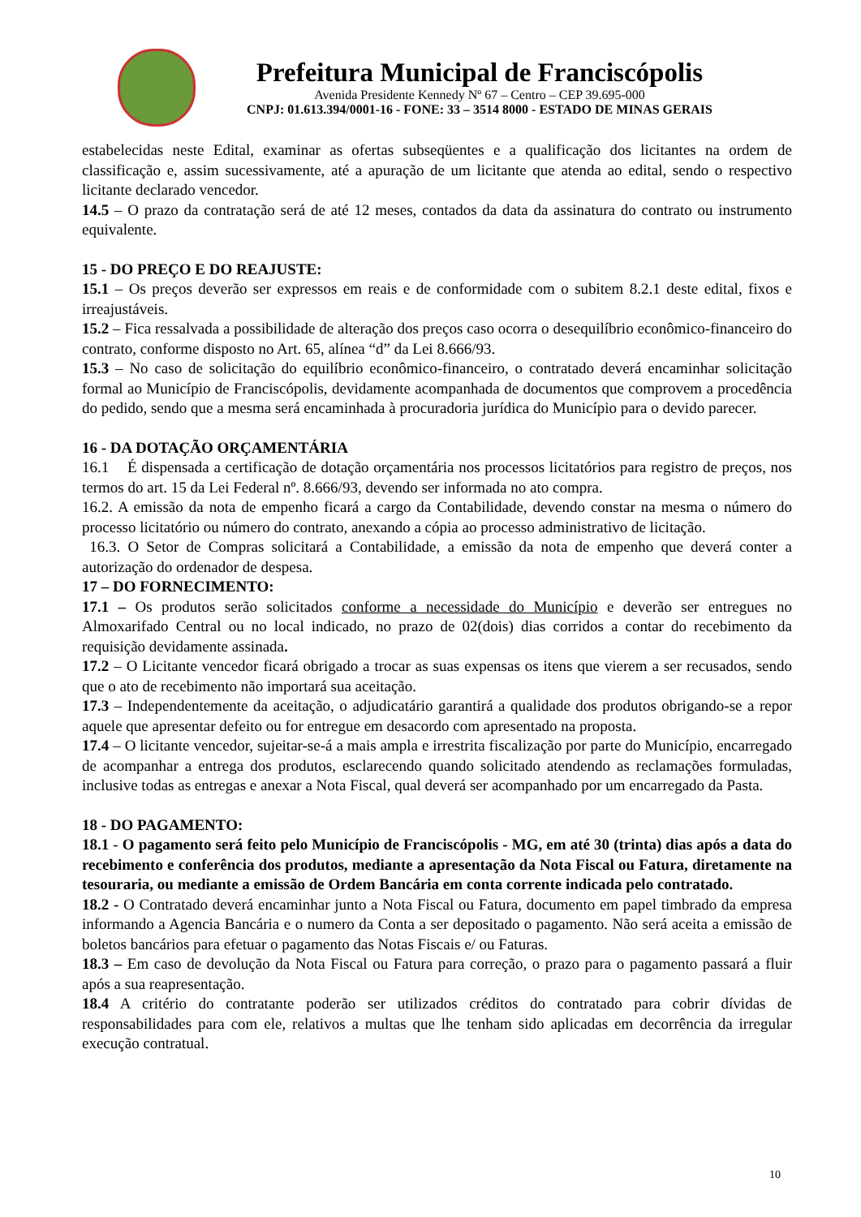Prefeitura Municipal de Franciscópolis
Avenida Presidente Kennedy Nº 67 – Centro – CEP 39.695-000
CNPJ: 01.613.394/0001-16 - FONE: 33 – 3514 8000 - ESTADO DE MINAS GERAIS
estabelecidas neste Edital, examinar as ofertas subseqüentes e a qualificação dos licitantes na ordem de classificação e, assim sucessivamente, até a apuração de um licitante que atenda ao edital, sendo o respectivo licitante declarado vencedor.
14.5 – O prazo da contratação será de até 12 meses, contados da data da assinatura do contrato ou instrumento equivalente.
15 - DO PREÇO E DO REAJUSTE:
15.1 – Os preços deverão ser expressos em reais e de conformidade com o subitem 8.2.1 deste edital, fixos e irreajustáveis.
15.2 – Fica ressalvada a possibilidade de alteração dos preços caso ocorra o desequilíbrio econômico-financeiro do contrato, conforme disposto no Art. 65, alínea “d” da Lei 8.666/93.
15.3 – No caso de solicitação do equilíbrio econômico-financeiro, o contratado deverá encaminhar solicitação formal ao Município de Franciscópolis, devidamente acompanhada de documentos que comprovem a procedência do pedido, sendo que a mesma será encaminhada à procuradoria jurídica do Município para o devido parecer.
16 - DA DOTAÇÃO ORÇAMENTÁRIA
16.1 É dispensada a certificação de dotação orçamentária nos processos licitatórios para registro de preços, nos termos do art. 15 da Lei Federal nº. 8.666/93, devendo ser informada no ato compra.
16.2. A emissão da nota de empenho ficará a cargo da Contabilidade, devendo constar na mesma o número do processo licitatório ou número do contrato, anexando a cópia ao processo administrativo de licitação.
16.3. O Setor de Compras solicitará a Contabilidade, a emissão da nota de empenho que deverá conter a autorização do ordenador de despesa.
17 – DO FORNECIMENTO:
17.1 – Os produtos serão solicitados conforme a necessidade do Município e deverão ser entregues no Almoxarifado Central ou no local indicado, no prazo de 02(dois) dias corridos a contar do recebimento da requisição devidamente assinada.
17.2 – O Licitante vencedor ficará obrigado a trocar as suas expensas os itens que vierem a ser recusados, sendo que o ato de recebimento não importará sua aceitação.
17.3 – Independentemente da aceitação, o adjudicatário garantirá a qualidade dos produtos obrigando-se a repor aquele que apresentar defeito ou for entregue em desacordo com apresentado na proposta.
17.4 – O licitante vencedor, sujeitar-se-á a mais ampla e irrestrita fiscalização por parte do Município, encarregado de acompanhar a entrega dos produtos, esclarecendo quando solicitado atendendo as reclamações formuladas, inclusive todas as entregas e anexar a Nota Fiscal, qual deverá ser acompanhado por um encarregado da Pasta.
18 - DO PAGAMENTO:
18.1 - O pagamento será feito pelo Município de Franciscópolis - MG, em até 30 (trinta) dias após a data do recebimento e conferência dos produtos, mediante a apresentação da Nota Fiscal ou Fatura, diretamente na tesouraria, ou mediante a emissão de Ordem Bancária em conta corrente indicada pelo contratado.
18.2 - O Contratado deverá encaminhar junto a Nota Fiscal ou Fatura, documento em papel timbrado da empresa informando a Agencia Bancária e o numero da Conta a ser depositado o pagamento. Não será aceita a emissão de boletos bancários para efetuar o pagamento das Notas Fiscais e/ ou Faturas.
18.3 – Em caso de devolução da Nota Fiscal ou Fatura para correção, o prazo para o pagamento passará a fluir após a sua reapresentação.
18.4 A critério do contratante poderão ser utilizados créditos do contratado para cobrir dívidas de responsabilidades para com ele, relativos a multas que lhe tenham sido aplicadas em decorrência da irregular execução contratual.
10